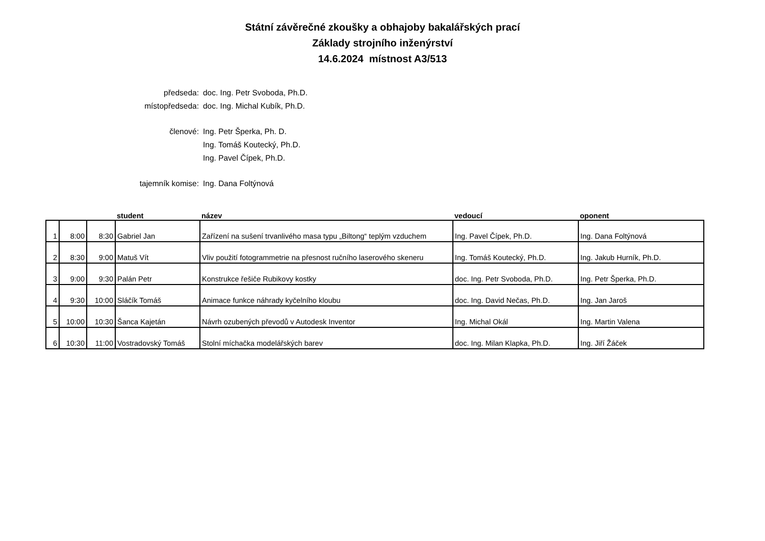Státní závěrečné zkoušky a obhajoby bakalářských prací
Základy strojního inženýrství
14.6.2024 místnost A3/513
předseda: doc. Ing. Petr Svoboda, Ph.D.
místopředseda: doc. Ing. Michal Kubík, Ph.D.
členové: Ing. Petr Šperka, Ph. D.
Ing. Tomáš Koutecký, Ph.D.
Ing. Pavel Čípek, Ph.D.
tajemník komise: Ing. Dana Foltýnová
| | | | student | název | vedoucí | oponent |
| --- | --- | --- | --- | --- | --- | --- |
| 1 | 8:00 | 8:30 | Gabriel Jan | Zařízení na sušení trvanlivého masa typu „Biltong“ teplým vzduchem | Ing. Pavel Čípek, Ph.D. | Ing. Dana Foltýnová |
| 2 | 8:30 | 9:00 | Matuš Vít | Vliv použití fotogrammetrie na přesnost ručního laserového skeneru | Ing. Tomáš Koutecký, Ph.D. | Ing. Jakub Hurník, Ph.D. |
| 3 | 9:00 | 9:30 | Palán Petr | Konstrukce řešiče Rubikovy kostky | doc. Ing. Petr Svoboda, Ph.D. | Ing. Petr Šperka, Ph.D. |
| 4 | 9:30 | 10:00 | Sláčík Tomáš | Animace funkce náhrady kyčelního kloubu | doc. Ing. David Nečas, Ph.D. | Ing. Jan Jaroš |
| 5 | 10:00 | 10:30 | Šanca Kajetán | Návrh ozubených převodů v Autodesk Inventor | Ing. Michal Okál | Ing. Martin Valena |
| 6 | 10:30 | 11:00 | Vostradovský Tomáš | Stolní míchačka modelářských barev | doc. Ing. Milan Klapka, Ph.D. | Ing. Jiří Žáček |